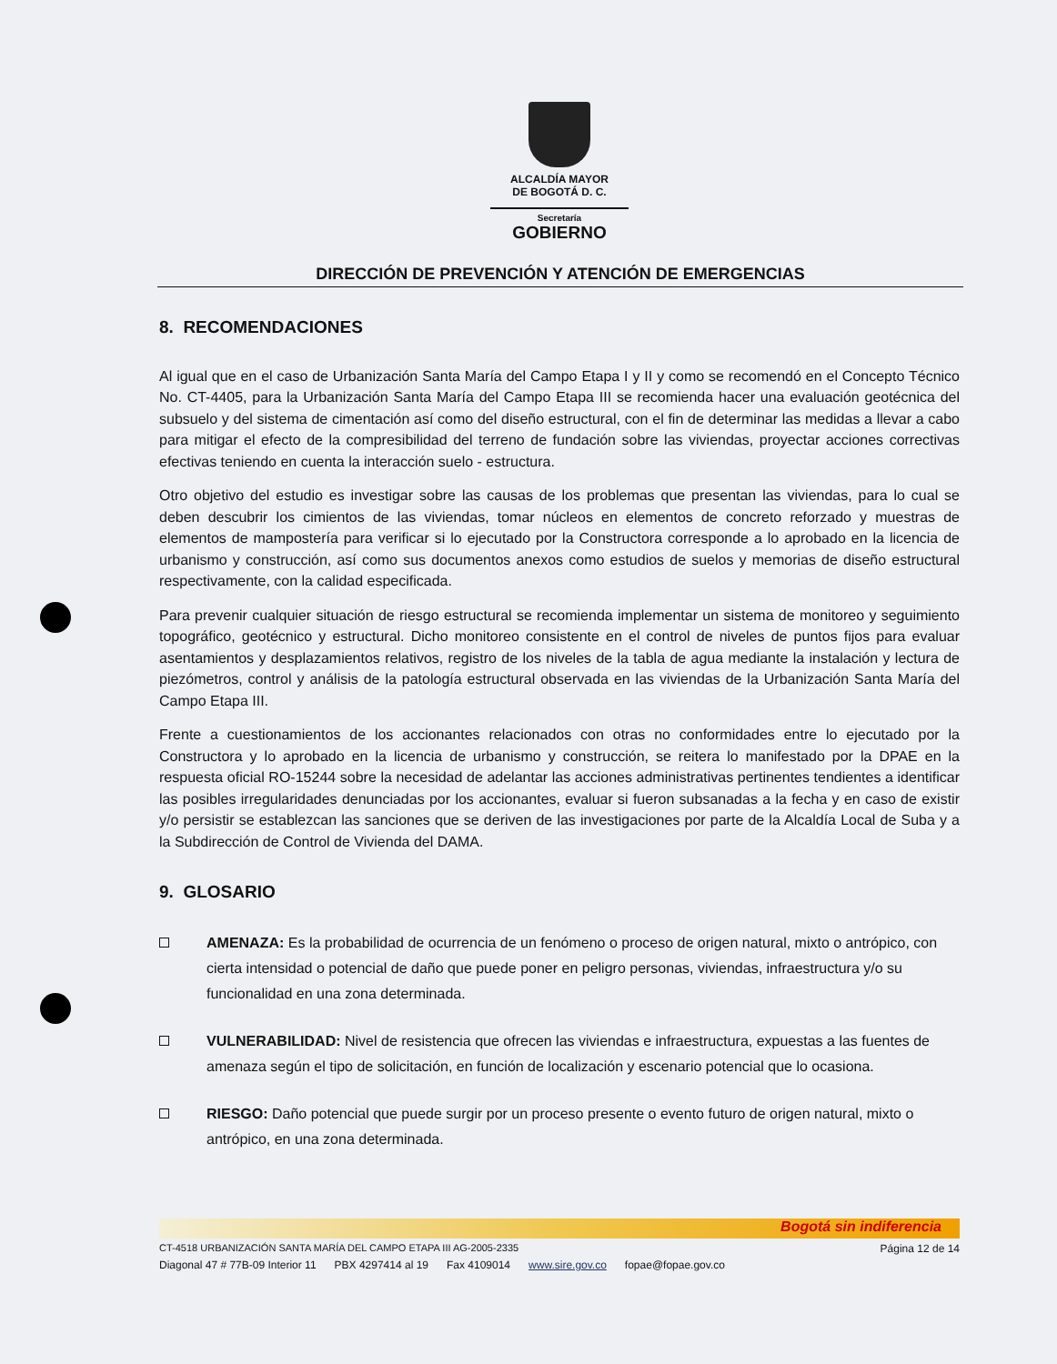ALCALDÍA MAYOR
DE BOGOTÁ D. C.
Secretaría
GOBIERNO
DIRECCIÓN DE PREVENCIÓN Y ATENCIÓN DE EMERGENCIAS
8. RECOMENDACIONES
Al igual que en el caso de Urbanización Santa María del Campo Etapa I y II y como se recomendó en el Concepto Técnico No. CT-4405, para la Urbanización Santa María del Campo Etapa III se recomienda hacer una evaluación geotécnica del subsuelo y del sistema de cimentación así como del diseño estructural, con el fin de determinar las medidas a llevar a cabo para mitigar el efecto de la compresibilidad del terreno de fundación sobre las viviendas, proyectar acciones correctivas efectivas teniendo en cuenta la interacción suelo - estructura.
Otro objetivo del estudio es investigar sobre las causas de los problemas que presentan las viviendas, para lo cual se deben descubrir los cimientos de las viviendas, tomar núcleos en elementos de concreto reforzado y muestras de elementos de mampostería para verificar si lo ejecutado por la Constructora corresponde a lo aprobado en la licencia de urbanismo y construcción, así como sus documentos anexos como estudios de suelos y memorias de diseño estructural respectivamente, con la calidad especificada.
Para prevenir cualquier situación de riesgo estructural se recomienda implementar un sistema de monitoreo y seguimiento topográfico, geotécnico y estructural. Dicho monitoreo consistente en el control de niveles de puntos fijos para evaluar asentamientos y desplazamientos relativos, registro de los niveles de la tabla de agua mediante la instalación y lectura de piezómetros, control y análisis de la patología estructural observada en las viviendas de la Urbanización Santa María del Campo Etapa III.
Frente a cuestionamientos de los accionantes relacionados con otras no conformidades entre lo ejecutado por la Constructora y lo aprobado en la licencia de urbanismo y construcción, se reitera lo manifestado por la DPAE en la respuesta oficial RO-15244 sobre la necesidad de adelantar las acciones administrativas pertinentes tendientes a identificar las posibles irregularidades denunciadas por los accionantes, evaluar si fueron subsanadas a la fecha y en caso de existir y/o persistir se establezcan las sanciones que se deriven de las investigaciones por parte de la Alcaldía Local de Suba y a la Subdirección de Control de Vivienda del DAMA.
9. GLOSARIO
AMENAZA: Es la probabilidad de ocurrencia de un fenómeno o proceso de origen natural, mixto o antrópico, con cierta intensidad o potencial de daño que puede poner en peligro personas, viviendas, infraestructura y/o su funcionalidad en una zona determinada.
VULNERABILIDAD: Nivel de resistencia que ofrecen las viviendas e infraestructura, expuestas a las fuentes de amenaza según el tipo de solicitación, en función de localización y escenario potencial que lo ocasiona.
RIESGO: Daño potencial que puede surgir por un proceso presente o evento futuro de origen natural, mixto o antrópico, en una zona determinada.
Bogotá sin indiferencia
CT-4518 URBANIZACIÓN SANTA MARÍA DEL CAMPO ETAPA III AG-2005-2335 Página 12 de 14
Diagonal 47 # 77B-09 Interior 11 PBX 4297414 al 19 Fax 4109014 www.sire.gov.co fopae@fopae.gov.co